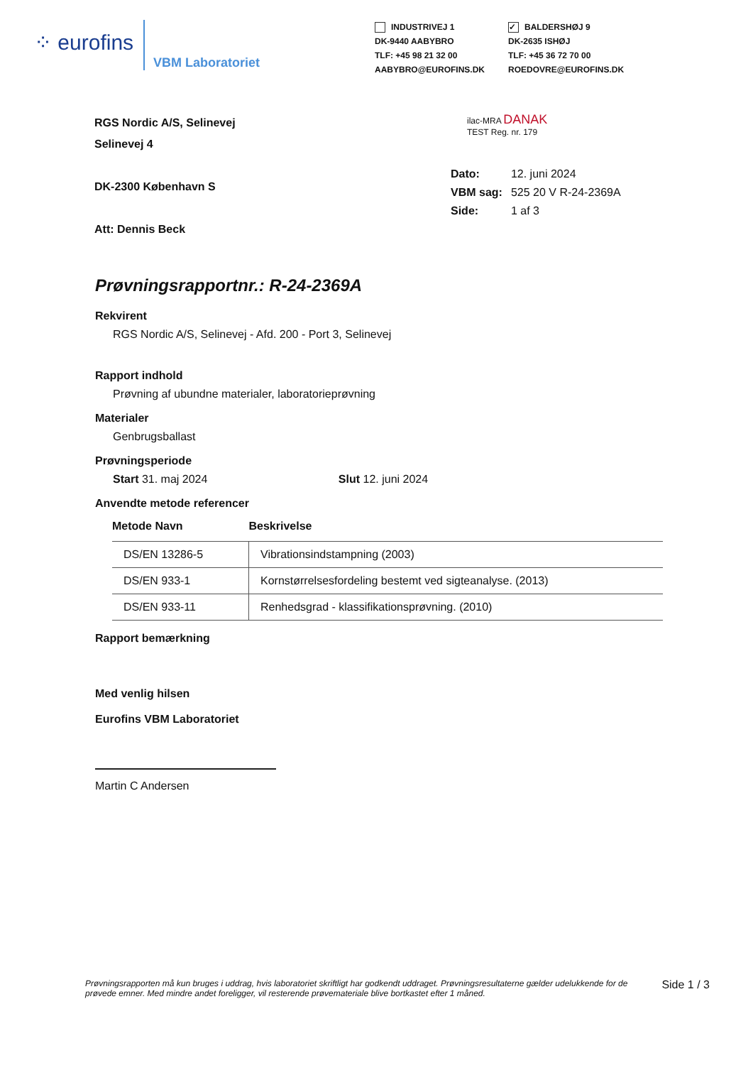⁘ eurofins
VBM Laboratoriet
INDUSTRIVEJ 1
DK-9440 AABYBRO
TLF: +45 98 21 32 00
AABYBRO@EUROFINS.DK
✓ BALDERSHØJ 9
DK-2635 ISHØJ
TLF: +45 36 72 70 00
ROEDOVRE@EUROFINS.DK
RGS Nordic A/S, Selinevej
Selinevej 4
DK-2300 København S
Att: Dennis Beck
ilac-MRA DANAK
TEST Reg. nr. 179
| Dato: | 12. juni 2024 |
| VBM sag: | 525 20 V R-24-2369A |
| Side: | 1 af 3 |
Prøvningsrapportnr.: R-24-2369A
Rekvirent
RGS Nordic A/S, Selinevej - Afd. 200 - Port 3, Selinevej
Rapport indhold
Prøvning af ubundne materialer, laboratorieprøvning
Materialer
Genbrugsballast
Prøvningsperiode
Start 31. maj 2024 Slut 12. juni 2024
Anvendte metode referencer
| Metode Navn | Beskrivelse |
| --- | --- |
| DS/EN 13286-5 | Vibrationsindstampning (2003) |
| DS/EN 933-1 | Kornstørrelsesfordeling bestemt ved sigteanalyse. (2013) |
| DS/EN 933-11 | Renhedsgrad - klassifikationsprøvning. (2010) |
Rapport bemærkning
Med venlig hilsen
Eurofins VBM Laboratoriet
Martin C Andersen
Prøvningsrapporten må kun bruges i uddrag, hvis laboratoriet skriftligt har godkendt uddraget. Prøvningsresultaterne gælder udelukkende for de prøvede emner. Med mindre andet foreligger, vil resterende prøvemateriale blive bortkastet efter 1 måned.
Side 1 / 3